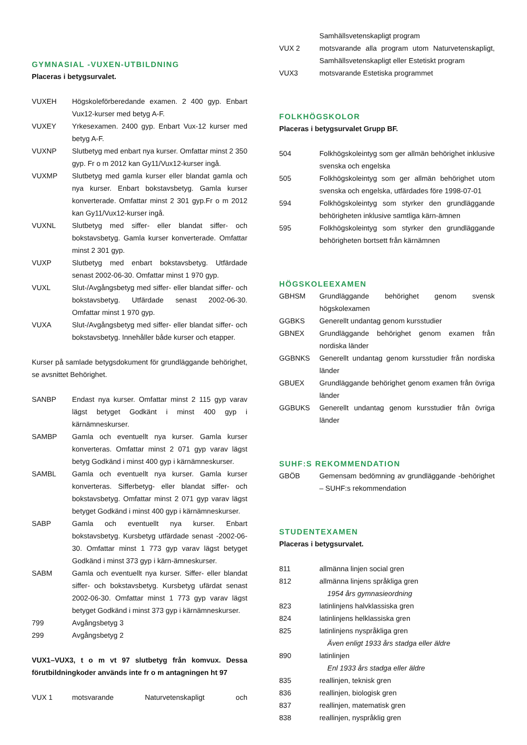GYMNASIAL -VUXEN-UTBILDNING
Placeras i betygsurvalet.
VUXEH Högskoleförberedande examen. 2 400 gyp. Enbart Vux12-kurser med betyg A-F.
VUXEY Yrkesexamen. 2400 gyp. Enbart Vux-12 kurser med betyg A-F.
VUXNP Slutbetyg med enbart nya kurser. Omfattar minst 2 350 gyp. Fr o m 2012 kan Gy11/Vux12-kurser ingå.
VUXMP Slutbetyg med gamla kurser eller blandat gamla och nya kurser. Enbart bokstavsbetyg. Gamla kurser konverterade. Omfattar minst 2 301 gyp.Fr o m 2012 kan Gy11/Vux12-kurser ingå.
VUXNL Slutbetyg med siffer- eller blandat siffer- och bokstavsbetyg. Gamla kurser konverterade. Omfattar minst 2 301 gyp.
VUXP Slutbetyg med enbart bokstavsbetyg. Utfärdade senast 2002-06-30. Omfattar minst 1 970 gyp.
VUXL Slut-/Avgångsbetyg med siffer- eller blandat siffer- och bokstavsbetyg. Utfärdade senast 2002-06-30. Omfattar minst 1 970 gyp.
VUXA Slut-/Avgångsbetyg med siffer- eller blandat siffer- och bokstavsbetyg. Innehåller både kurser och etapper.
Kurser på samlade betygsdokument för grundläggande behörighet, se avsnittet Behörighet.
SANBP Endast nya kurser. Omfattar minst 2 115 gyp varav lägst betyget Godkänt i minst 400 gyp i kärnämneskurser.
SAMBP Gamla och eventuellt nya kurser. Gamla kurser konverteras. Omfattar minst 2 071 gyp varav lägst betyg Godkänd i minst 400 gyp i kärnämneskurser.
SAMBL Gamla och eventuellt nya kurser. Gamla kurser konverteras. Sifferbetyg- eller blandat siffer- och bokstavsbetyg. Omfattar minst 2 071 gyp varav lägst betyget Godkänd i minst 400 gyp i kärnämneskurser.
SABP Gamla och eventuellt nya kurser. Enbart bokstavsbetyg. Kursbetyg utfärdade senast -2002-06-30. Omfattar minst 1 773 gyp varav lägst betyget Godkänd i minst 373 gyp i kärn-ämneskurser.
SABM Gamla och eventuellt nya kurser. Siffer- eller blandat siffer- och bokstavsbetyg. Kursbetyg ufärdat senast 2002-06-30. Omfattar minst 1 773 gyp varav lägst betyget Godkänd i minst 373 gyp i kärnämneskurser.
799 Avgångsbetyg 3
299 Avgångsbetyg 2
VUX1–VUX3, t o m vt 97 slutbetyg från komvux. Dessa förutbildningkoder används inte fr o m antagningen ht 97
VUX 1 motsvarande Naturvetenskapligt och
Samhällsvetenskapligt program
VUX 2 motsvarande alla program utom Naturvetenskapligt, Samhällsvetenskapligt eller Estetiskt program
VUX3 motsvarande Estetiska programmet
FOLKHÖGSKOLOR
Placeras i betygsurvalet Grupp BF.
504 Folkhögskoleintyg som ger allmän behörighet inklusive svenska och engelska
505 Folkhögskoleintyg som ger allmän behörighet utom svenska och engelska, utfärdades före 1998-07-01
594 Folkhögskoleintyg som styrker den grundläggande behörigheten inklusive samtliga kärn-ämnen
595 Folkhögskoleintyg som styrker den grundläggande behörigheten bortsett från kärnämnen
HÖGSKOLEEXAMEN
GBHSM Grundläggande behörighet genom svensk högskolexamen
GGBKS Generellt undantag genom kursstudier
GBNEX Grundläggande behörighet genom examen från nordiska länder
GGBNKS Generellt undantag genom kursstudier från nordiska länder
GBUEX Grundläggande behörighet genom examen från övriga länder
GGBUKS Generellt undantag genom kursstudier från övriga länder
SUHF:S REKOMMENDATION
GBÖB Gemensam bedömning av grundläggande -behörighet – SUHF:s rekommendation
STUDENTEXAMEN
Placeras i betygsurvalet.
811 allmänna linjen social gren
812 allmänna linjens språkliga gren
1954 års gymnasieordning
823 latinlinjens halvklassiska gren
824 latinlinjens helklassiska gren
825 latinlinjens nyspråkliga gren
Även enligt 1933 års stadga eller äldre
890 latinlinjen
Enl 1933 års stadga eller äldre
835 reallinjen, teknisk gren
836 reallinjen, biologisk gren
837 reallinjen, matematisk gren
838 reallinjen, nyspråklig gren